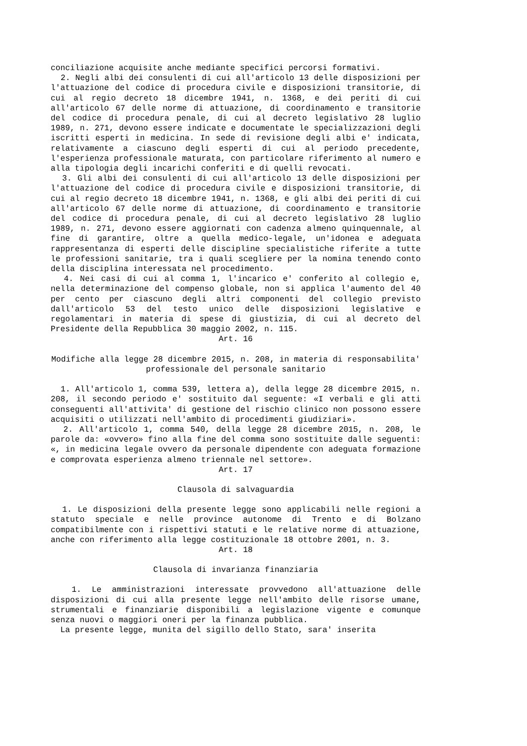conciliazione acquisite anche mediante specifici percorsi formativi.
2. Negli albi dei consulenti di cui all'articolo 13 delle disposizioni per l'attuazione del codice di procedura civile e disposizioni transitorie, di cui al regio decreto 18 dicembre 1941, n. 1368, e dei periti di cui all'articolo 67 delle norme di attuazione, di coordinamento e transitorie del codice di procedura penale, di cui al decreto legislativo 28 luglio 1989, n. 271, devono essere indicate e documentate le specializzazioni degli iscritti esperti in medicina. In sede di revisione degli albi e' indicata, relativamente a ciascuno degli esperti di cui al periodo precedente, l'esperienza professionale maturata, con particolare riferimento al numero e alla tipologia degli incarichi conferiti e di quelli revocati.
3. Gli albi dei consulenti di cui all'articolo 13 delle disposizioni per l'attuazione del codice di procedura civile e disposizioni transitorie, di cui al regio decreto 18 dicembre 1941, n. 1368, e gli albi dei periti di cui all'articolo 67 delle norme di attuazione, di coordinamento e transitorie del codice di procedura penale, di cui al decreto legislativo 28 luglio 1989, n. 271, devono essere aggiornati con cadenza almeno quinquennale, al fine di garantire, oltre a quella medico-legale, un'idonea e adeguata rappresentanza di esperti delle discipline specialistiche riferite a tutte le professioni sanitarie, tra i quali scegliere per la nomina tenendo conto della disciplina interessata nel procedimento.
4. Nei casi di cui al comma 1, l'incarico e' conferito al collegio e, nella determinazione del compenso globale, non si applica l'aumento del 40 per cento per ciascuno degli altri componenti del collegio previsto dall'articolo 53 del testo unico delle disposizioni legislative e regolamentari in materia di spese di giustizia, di cui al decreto del Presidente della Repubblica 30 maggio 2002, n. 115.
Art. 16
Modifiche alla legge 28 dicembre 2015, n. 208, in materia di responsabilita' professionale del personale sanitario
1. All'articolo 1, comma 539, lettera a), della legge 28 dicembre 2015, n. 208, il secondo periodo e' sostituito dal seguente: «I verbali e gli atti conseguenti all'attivita' di gestione del rischio clinico non possono essere acquisiti o utilizzati nell'ambito di procedimenti giudiziari».
2. All'articolo 1, comma 540, della legge 28 dicembre 2015, n. 208, le parole da: «ovvero» fino alla fine del comma sono sostituite dalle seguenti: «, in medicina legale ovvero da personale dipendente con adeguata formazione e comprovata esperienza almeno triennale nel settore».
Art. 17
Clausola di salvaguardia
1. Le disposizioni della presente legge sono applicabili nelle regioni a statuto speciale e nelle province autonome di Trento e di Bolzano compatibilmente con i rispettivi statuti e le relative norme di attuazione, anche con riferimento alla legge costituzionale 18 ottobre 2001, n. 3.
Art. 18
Clausola di invarianza finanziaria
1. Le amministrazioni interessate provvedono all'attuazione delle disposizioni di cui alla presente legge nell'ambito delle risorse umane, strumentali e finanziarie disponibili a legislazione vigente e comunque senza nuovi o maggiori oneri per la finanza pubblica.
La presente legge, munita del sigillo dello Stato, sara' inserita